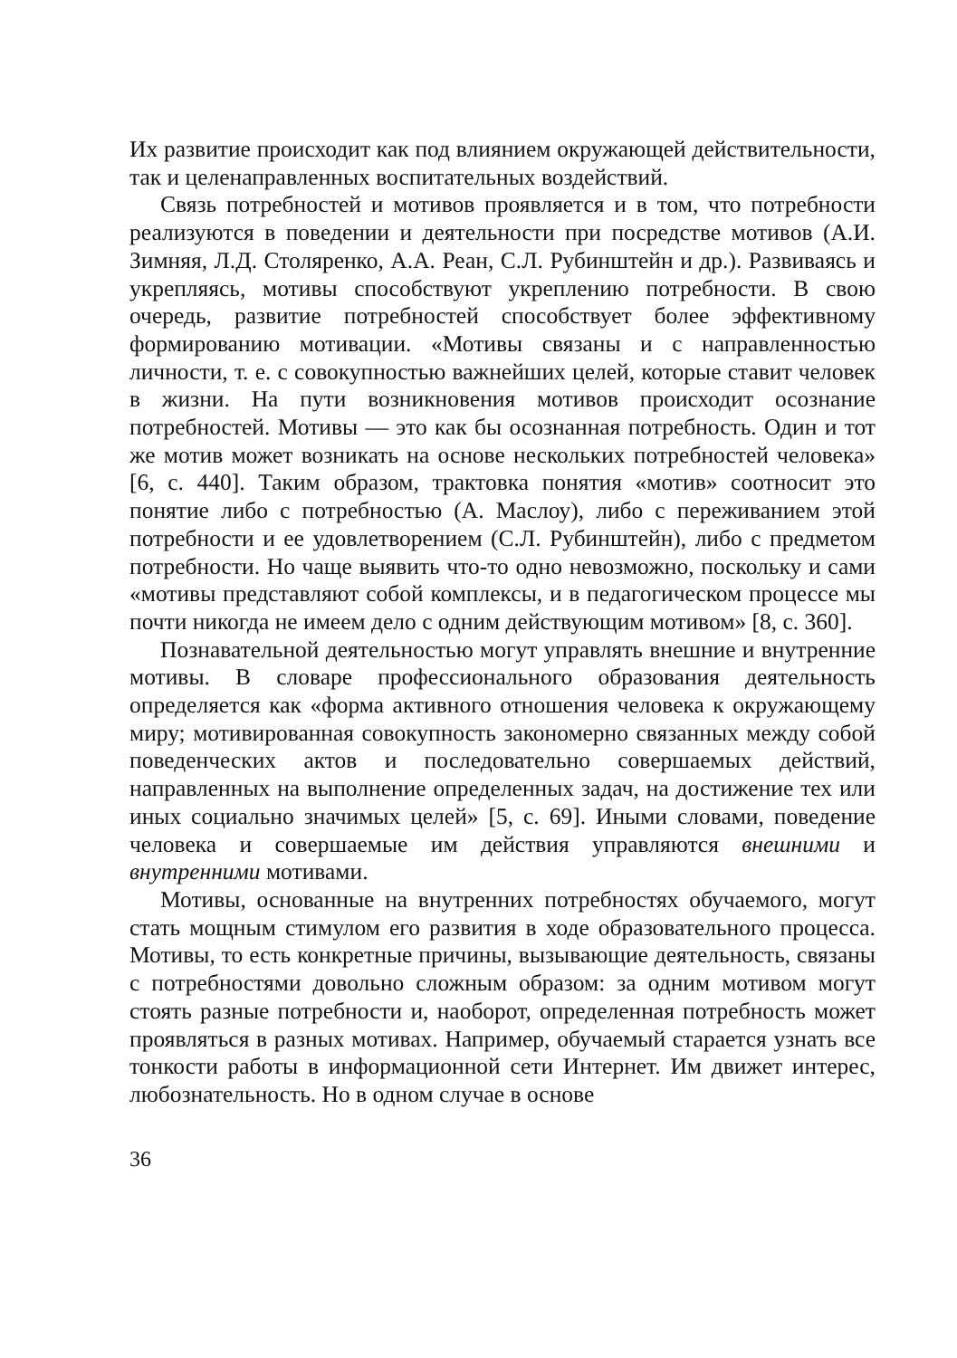Их развитие происходит как под влиянием окружающей действительности, так и целенаправленных воспитательных воздействий.
Связь потребностей и мотивов проявляется и в том, что потребности реализуются в поведении и деятельности при посредстве мотивов (А.И. Зимняя, Л.Д. Столяренко, А.А. Реан, С.Л. Рубинштейн и др.). Развиваясь и укрепляясь, мотивы способствуют укреплению потребности. В свою очередь, развитие потребностей способствует более эффективному формированию мотивации. «Мотивы связаны и с направленностью личности, т. е. с совокупностью важнейших целей, которые ставит человек в жизни. На пути возникновения мотивов происходит осознание потребностей. Мотивы — это как бы осознанная потребность. Один и тот же мотив может возникать на основе нескольких потребностей человека» [6, с. 440]. Таким образом, трактовка понятия «мотив» соотносит это понятие либо с потребностью (А. Маслоу), либо с переживанием этой потребности и ее удовлетворением (С.Л. Рубинштейн), либо с предметом потребности. Но чаще выявить что-то одно невозможно, поскольку и сами «мотивы представляют собой комплексы, и в педагогическом процессе мы почти никогда не имеем дело с одним действующим мотивом» [8, с. 360].
Познавательной деятельностью могут управлять внешние и внутренние мотивы. В словаре профессионального образования деятельность определяется как «форма активного отношения человека к окружающему миру; мотивированная совокупность закономерно связанных между собой поведенческих актов и последовательно совершаемых действий, направленных на выполнение определенных задач, на достижение тех или иных социально значимых целей» [5, с. 69]. Иными словами, поведение человека и совершаемые им действия управляются внешними и внутренними мотивами.
Мотивы, основанные на внутренних потребностях обучаемого, могут стать мощным стимулом его развития в ходе образовательного процесса. Мотивы, то есть конкретные причины, вызывающие деятельность, связаны с потребностями довольно сложным образом: за одним мотивом могут стоять разные потребности и, наоборот, определенная потребность может проявляться в разных мотивах. Например, обучаемый старается узнать все тонкости работы в информационной сети Интернет. Им движет интерес, любознательность. Но в одном случае в основе
36